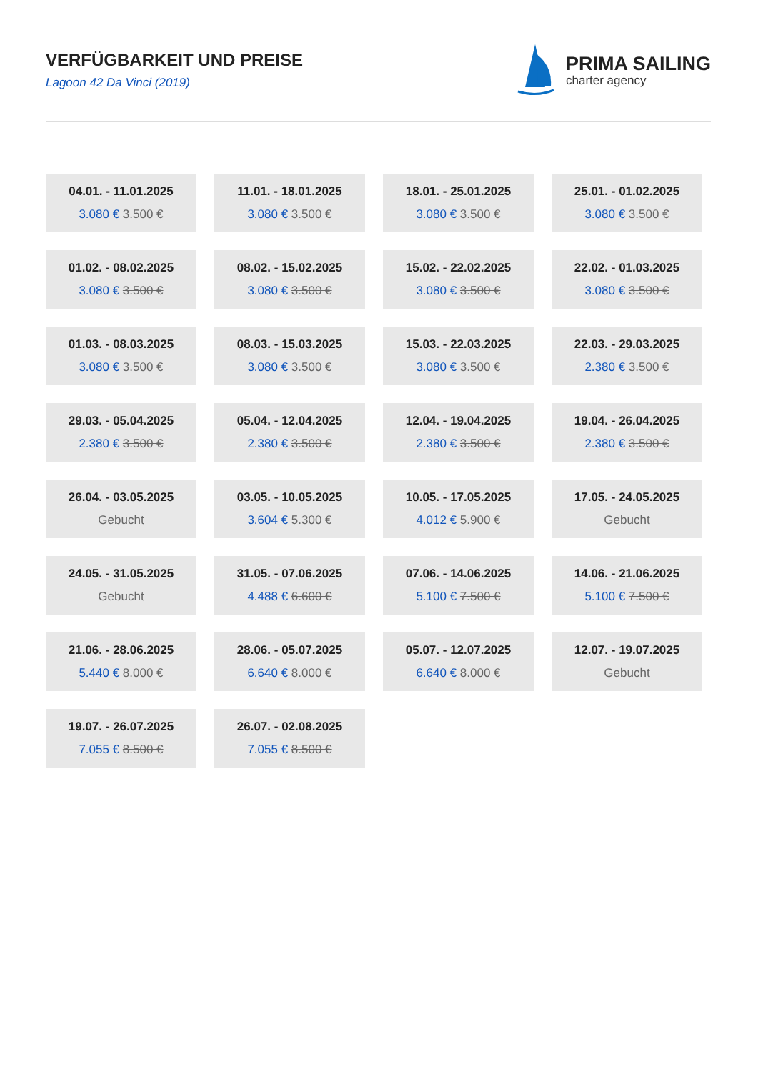VERFÜGBARKEIT UND PREISE
Lagoon 42 Da Vinci (2019)
PRIMA SAILING
charter agency
04.01. - 11.01.2025
3.080 € 3.500 €
11.01. - 18.01.2025
3.080 € 3.500 €
18.01. - 25.01.2025
3.080 € 3.500 €
25.01. - 01.02.2025
3.080 € 3.500 €
01.02. - 08.02.2025
3.080 € 3.500 €
08.02. - 15.02.2025
3.080 € 3.500 €
15.02. - 22.02.2025
3.080 € 3.500 €
22.02. - 01.03.2025
3.080 € 3.500 €
01.03. - 08.03.2025
3.080 € 3.500 €
08.03. - 15.03.2025
3.080 € 3.500 €
15.03. - 22.03.2025
3.080 € 3.500 €
22.03. - 29.03.2025
2.380 € 3.500 €
29.03. - 05.04.2025
2.380 € 3.500 €
05.04. - 12.04.2025
2.380 € 3.500 €
12.04. - 19.04.2025
2.380 € 3.500 €
19.04. - 26.04.2025
2.380 € 3.500 €
26.04. - 03.05.2025
Gebucht
03.05. - 10.05.2025
3.604 € 5.300 €
10.05. - 17.05.2025
4.012 € 5.900 €
17.05. - 24.05.2025
Gebucht
24.05. - 31.05.2025
Gebucht
31.05. - 07.06.2025
4.488 € 6.600 €
07.06. - 14.06.2025
5.100 € 7.500 €
14.06. - 21.06.2025
5.100 € 7.500 €
21.06. - 28.06.2025
5.440 € 8.000 €
28.06. - 05.07.2025
6.640 € 8.000 €
05.07. - 12.07.2025
6.640 € 8.000 €
12.07. - 19.07.2025
Gebucht
19.07. - 26.07.2025
7.055 € 8.500 €
26.07. - 02.08.2025
7.055 € 8.500 €